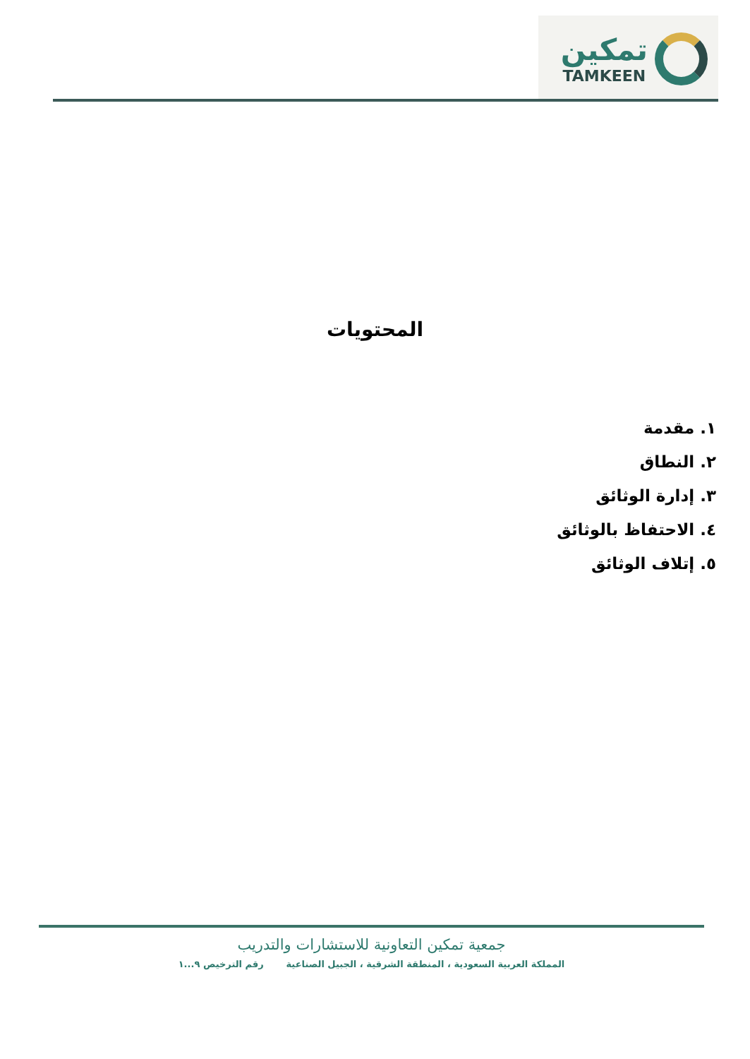تمكين
TAMKEEN
المحتويات
١. مقدمة
٢. النطاق
٣. إدارة الوثائق
٤. الاحتفاظ بالوثائق
٥. إتلاف الوثائق
جمعية تمكين التعاونية للاستشارات والتدريب
المملكة العربية السعودية ، المنطقة الشرقية ، الجبيل الصناعية رقم الترخيص ٩...١